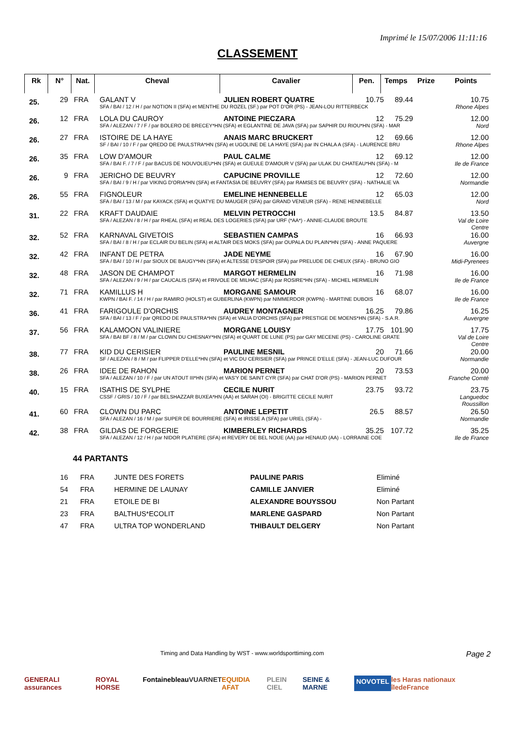Imprimé le 15/07/2006 11:11:16
CLASSEMENT
| Rk | N° | Nat. | Cheval | Cavalier | Pen. | Temps | Prize | Points |
| --- | --- | --- | --- | --- | --- | --- | --- | --- |
| 25. | 29 | FRA | GALANT V | JULIEN ROBERT QUATRE | 10.75 | 89.44 | | 10.75 |
| | | | SFA / BAI / 12 / H / par NOTION II (SFA) et MENTHE DU ROZEL (SF.) par POT D'OR (PS) - JEAN-LOU RITTERBECK | | | | | Rhone Alpes |
| 26. | 12 | FRA | LOLA DU CAUROY | ANTOINE PIECZARA | 12 | 75.29 | | 12.00 |
| | | | SFA / ALEZAN / 7 / F / par BOLERO DE BRECEY*HN (SFA) et EGLANTINE DE JAVA (SFA) par SAPHIR DU RIOU*HN (SFA) - MAR | | | | | Nord |
| 26. | 27 | FRA | ISTOIRE DE LA HAYE | ANAIS MARC BRUCKERT | 12 | 69.66 | | 12.00 |
| | | | SF / BAI / 10 / F / par QREDO DE PAULSTRA*HN (SFA) et UGOLINE DE LA HAYE (SFA) par IN CHALA A (SFA) - LAURENCE BRU | | | | | Rhone Alpes |
| 26. | 35 | FRA | LOW D'AMOUR | PAUL CALME | 12 | 69.12 | | 12.00 |
| | | | SFA / BAI F. / 7 / F / par BACUS DE NOUVOLIEU*HN (SFA) et GUEULE D'AMOUR V (SFA) par ULAK DU CHATEAU*HN (SFA) - M | | | | | Ile de France |
| 26. | 9 | FRA | JERICHO DE BEUVRY | CAPUCINE PROVILLE | 12 | 72.60 | | 12.00 |
| | | | SFA / BAI / 9 / H / par VIKING D'ORIA*HN (SFA) et FANTASIA DE BEUVRY (SFA) par RAMSES DE BEUVRY (SFA) - NATHALIE VA | | | | | Normandie |
| 26. | 55 | FRA | FIGNOLEUR | EMELINE HENNEBELLE | 12 | 65.03 | | 12.00 |
| | | | SFA / BAI / 13 / M / par KAYACK (SFA) et QUATYE DU MAUGER (SFA) par GRAND VENEUR (SFA) - RENE HENNEBELLE | | | | | Nord |
| 31. | 22 | FRA | KRAFT DAUDAIE | MELVIN PETROCCHI | 13.5 | 84.87 | | 13.50 |
| | | | SFA / ALEZAN / 8 / H / par RHEAL (SFA) et REAL DES LOGERIES (SFA) par URF (*AA*) - ANNIE-CLAUDE BROUTE | | | | | Val de Loire Centre |
| 32. | 52 | FRA | KARNAVAL GIVETOIS | SEBASTIEN CAMPAS | 16 | 66.93 | | 16.00 |
| | | | SFA / BAI / 8 / H / par ECLAIR DU BELIN (SFA) et ALTAIR DES MOKS (SFA) par OUPALA DU PLAIN*HN (SFA) - ANNE PAQUERE | | | | | Auvergne |
| 32. | 42 | FRA | INFANT DE PETRA | JADE NEYME | 16 | 67.90 | | 16.00 |
| | | | SFA / BAI / 10 / H / par SIOUX DE BAUGY*HN (SFA) et ALTESSE D'ESPOIR (SFA) par PRELUDE DE CHEUX (SFA) - BRUNO GIO | | | | | Midi-Pyrenees |
| 32. | 48 | FRA | JASON DE CHAMPOT | MARGOT HERMELIN | 16 | 71.98 | | 16.00 |
| | | | SFA / ALEZAN / 9 / H / par CAUCALIS (SFA) et FRIVOLE DE MILHAC (SFA) par ROSIRE*HN (SFA) - MICHEL HERMELIN | | | | | Ile de France |
| 32. | 71 | FRA | KAMILLUS H | MORGANE SAMOUR | 16 | 68.07 | | 16.00 |
| | | | KWPN / BAI F. / 14 / H / par RAMIRO (HOLST) et GUBERLINA (KWPN) par NIMMERDOR (KWPN) - MARTINE DUBOIS | | | | | Ile de France |
| 36. | 41 | FRA | FARIGOULE D'ORCHIS | AUDREY MONTAGNER | 16.25 | 79.86 | | 16.25 |
| | | | SFA / BAI / 13 / F / par QREDO DE PAULSTRA*HN (SFA) et VALIA D'ORCHIS (SFA) par PRESTIGE DE MOENS*HN (SFA) - S.A.R. | | | | | Auvergne |
| 37. | 56 | FRA | KALAMOON VALINIERE | MORGANE LOUISY | 17.75 | 101.90 | | 17.75 |
| | | | SFA / BAI BF / 8 / M / par CLOWN DU CHESNAY*HN (SFA) et QUART DE LUNE (PS) par GAY MECENE (PS) - CAROLINE GRATE | | | | | Val de Loire Centre |
| 38. | 77 | FRA | KID DU CERISIER | PAULINE MESNIL | 20 | 71.66 | | 20.00 |
| | | | SF / ALEZAN / 8 / M / par FLIPPER D'ELLE*HN (SFA) et VIC DU CERISIER (SFA) par PRINCE D'ELLE (SFA) - JEAN-LUC DUFOUR | | | | | Normandie |
| 38. | 26 | FRA | IDEE DE RAHON | MARION PERNET | 20 | 73.53 | | 20.00 |
| | | | SFA / ALEZAN / 10 / F / par UN ATOUT III*HN (SFA) et VAS'Y DE SAINT CYR (SFA) par CHAT D'OR (PS) - MARION PERNET | | | | | Franche Comté |
| 40. | 15 | FRA | ISATHIS DE SYLPHE | CECILE NURIT | 23.75 | 93.72 | | 23.75 |
| | | | CSSF / GRIS / 10 / F / par BELSHAZZAR BUXEA*HN (AA) et SARAH (OI) - BRIGITTE CECILE NURIT | | | | | Languedoc Roussillon |
| 41. | 60 | FRA | CLOWN DU PARC | ANTOINE LEPETIT | 26.5 | 88.57 | | 26.50 |
| | | | SFA / ALEZAN / 16 / M / par SUPER DE BOURRIERE (SFA) et IRISSE A (SFA) par URIEL (SFA) - | | | | | Normandie |
| 42. | 38 | FRA | GILDAS DE FORGERIE | KIMBERLEY RICHARDS | 35.25 | 107.72 | | 35.25 |
| | | | SFA / ALEZAN / 12 / H / par NIDOR PLATIERE (SFA) et REVERY DE BEL NOUE (AA) par HENAUD (AA) - LORRAINE COE | | | | | Ile de France |
44 PARTANTS
| 16 | FRA | JUNTE DES FORETS | PAULINE PARIS | Eliminé |
| 54 | FRA | HERMINE DE LAUNAY | CAMILLE JANVIER | Eliminé |
| 21 | FRA | ETOILE DE BI | ALEXANDRE BOUYSSOU | Non Partant |
| 23 | FRA | BALTHUS*ECOLIT | MARLENE GASPARD | Non Partant |
| 47 | FRA | ULTRA TOP WONDERLAND | THIBAULT DELGERY | Non Partant |
Timing and Data Handling by WST - www.worldsporttiming.com Page 2
GENERALI assurances ROYAL HORSE Fontainebleau VUARNET EQUIDIA AFAT PLEIN CIEL SEINE & MARNE NOVOTEL les Haras nationaux îledeFrance